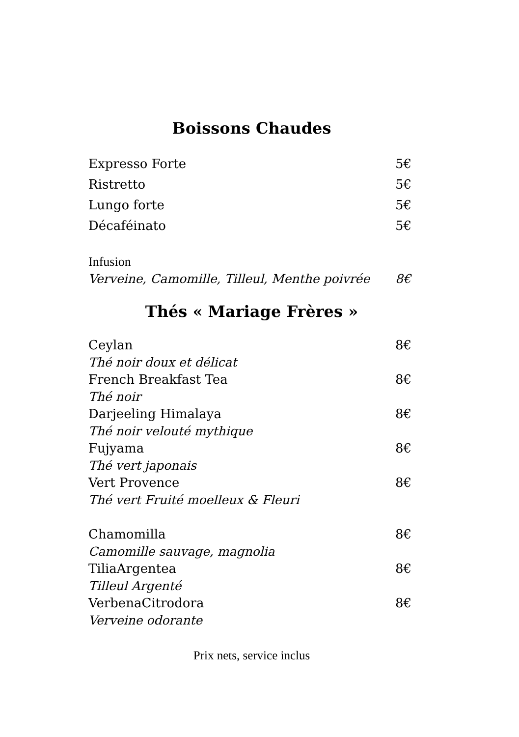Boissons Chaudes
Expresso Forte 5€
Ristretto 5€
Lungo forte 5€
Décaféinato 5€
Infusion
Verveine, Camomille, Tilleul, Menthe poivrée 8€
Thés « Mariage Frères »
Ceylan 8€
Thé noir doux et délicat
French Breakfast Tea 8€
Thé noir
Darjeeling Himalaya 8€
Thé noir velouté mythique
Fujyama 8€
Thé vert japonais
Vert Provence 8€
Thé vert Fruité moelleux & Fleuri
Chamomilla 8€
Camomille sauvage, magnolia
TiliaArgentea 8€
Tilleul Argenté
VerbenaCitrodora 8€
Verveine odorante
Prix nets, service inclus